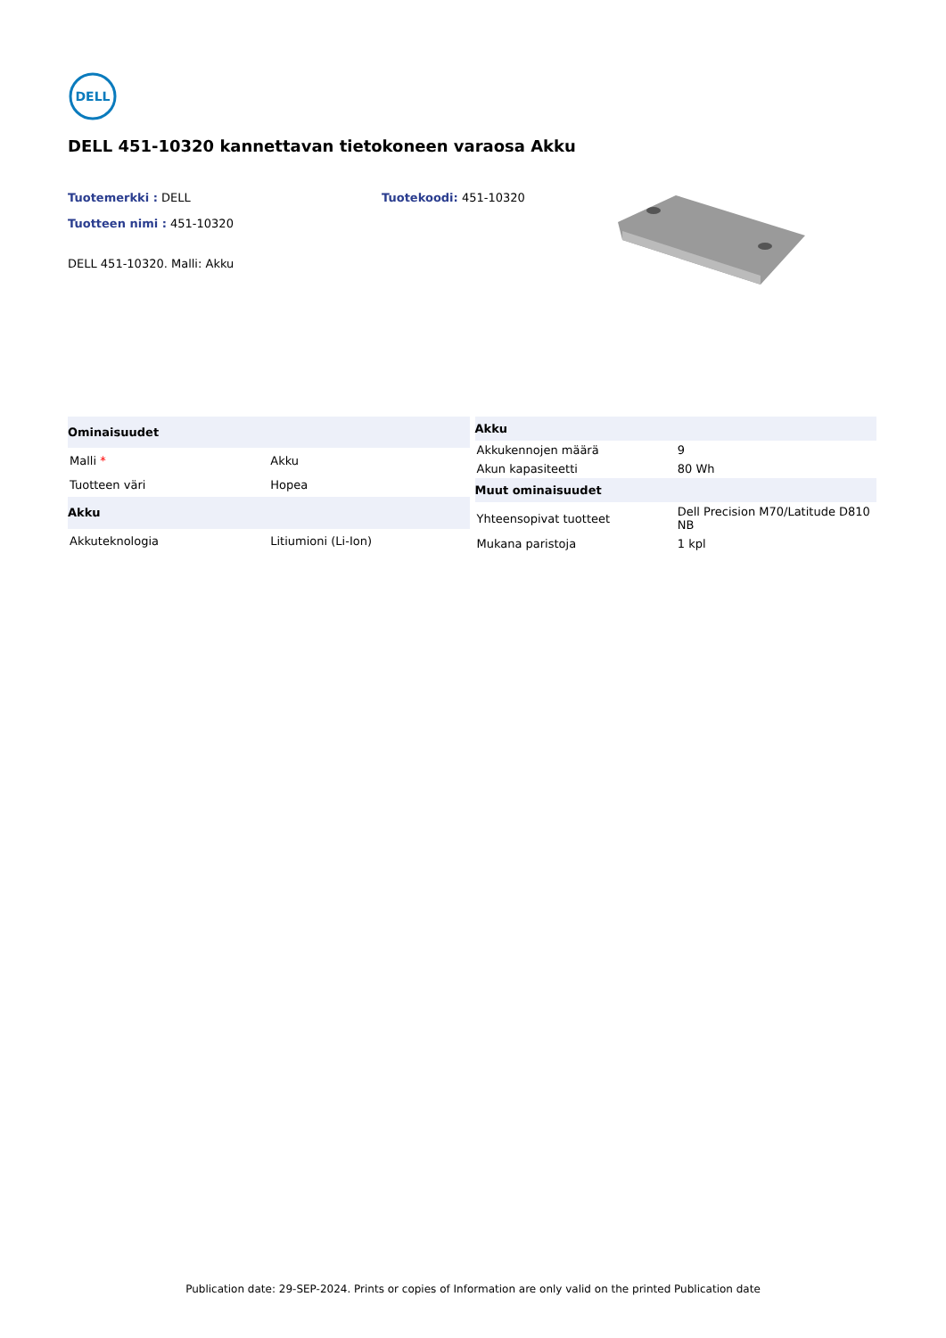DELL
DELL 451-10320 kannettavan tietokoneen varaosa Akku
Tuotemerkki : DELL
Tuotteen nimi : 451-10320
DELL 451-10320. Malli: Akku
Tuotekoodi: 451-10320
| Ominaisuudet | |
| --- | --- |
| Malli * | Akku |
| Tuotteen väri | Hopea |
| Akku | |
| Akkuteknologia | Litiumioni (Li-Ion) |
| Akku | |
| --- | --- |
| Akkukennojen määrä | 9 |
| Akun kapasiteetti | 80 Wh |
| Muut ominaisuudet | |
| Yhteensopivat tuotteet | Dell Precision M70/Latitude D810 NB |
| Mukana paristoja | 1 kpl |
Publication date: 29-SEP-2024. Prints or copies of Information are only valid on the printed Publication date